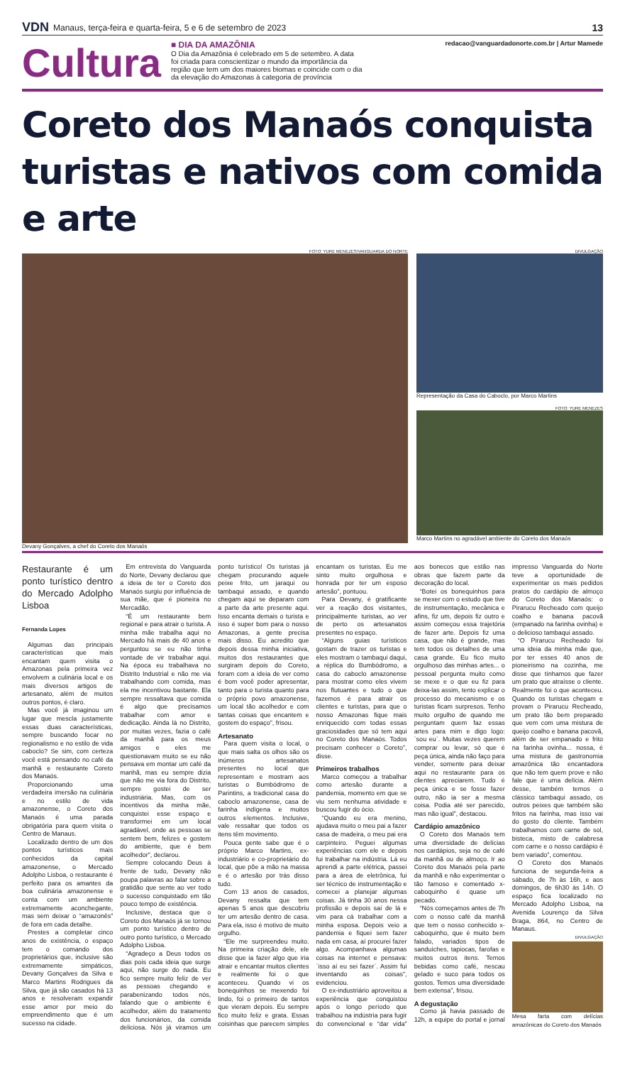VDN Manaus, terça-feira e quarta-feira, 5 e 6 de setembro de 2023 13
Cultura
■ DIA DA AMAZÔNIA
O Dia da Amazônia é celebrado em 5 de setembro. A data foi criada para conscientizar o mundo da importância da região que tem um dos maiores biomas e coincide com o dia da elevação do Amazonas à categoria de província
redacao@vanguardadonorte.com.br | Artur Mamede
Coreto dos Manaós conquista turistas e nativos com comida e arte
FOTO: YURE MENEZES/VANGUARDA DO NORTE
Devany Gonçalves, a chef do Coreto dos Manaós
DIVULGAÇÃO
Representação da Casa do Caboclo, por Marco Martins
FOTO: YURE MENEZES
Marco Martins no agradável ambiente do Coreto dos Manaós
Restaurante é um ponto turístico dentro do Mercado Adolpho Lisboa
Fernanda Lopes
Algumas das principais características que mais encantam quem visita o Amazonas pela primeira vez envolvem a culinária local e os mais diversos artigos de artesanato, além de muitos outros pontos, é claro.
Mas você já imaginou um lugar que mescla justamente essas duas características, sempre buscando focar no regionalismo e no estilo de vida caboclo? Se sim, com certeza você está pensando no café da manhã e restaurante Coreto dos Manaós.
Proporcionando uma verdadeira imersão na culinária e no estilo de vida amazonense, o Coreto dos Manaós é uma parada obrigatória para quem visita o Centro de Manaus.
Localizado dentro de um dos pontos turísticos mais conhecidos da capital amazonense, o Mercado Adolpho Lisboa, o restaurante é perfeito para os amantes da boa culinária amazonense e conta com um ambiente extremamente aconchegante, mas sem deixar o “amazonês” de fora em cada detalhe.
Prestes a completar cinco anos de existência, o espaço tem o comando dos proprietários que, inclusive são extremamente simpáticos, Devany Gonçalves da Silva e Marco Martins Rodrigues da Silva, que já são casados há 13 anos e resolveram expandir esse amor por meio do empreendimento que é um sucesso na cidade.
Em entrevista do Vanguarda do Norte, Devany declarou que a ideia de ter o Coreto dos Manaós surgiu por influência de sua mãe, que é pioneira no Mercadão.
“É um restaurante bem regional e para atrair o turista. A minha mãe trabalha aqui no Mercado há mais de 40 anos e perguntou se eu não tinha vontade de vir trabalhar aqui. Na época eu trabalhava no Distrito Industrial e não me via trabalhando com comida, mas ela me incentivou bastante. Ela sempre ressaltava que comida é algo que precisamos trabalhar com amor e dedicação. Ainda lá no Distrito, por muitas vezes, fazia o café da manhã para os meus amigos e eles me questionavam muito se eu não pensava em montar um café da manhã, mas eu sempre dizia que não me via fora do Distrito, sempre gostei de ser industriária. Mas, com os incentivos da minha mãe, conquistei esse espaço e transformei em um local agradável, onde as pessoas se sentem bem, felizes e gostem do ambiente, que é bem acolhedor”, declarou.
Sempre colocando Deus à frente de tudo, Devany não poupa palavras ao falar sobre a gratidão que sente ao ver todo o sucesso conquistado em tão pouco tempo de existência.
Inclusive, destaca que o Coreto dos Manaós já se tornou um ponto turístico dentro de outro ponto turístico, o Mercado Adolpho Lisboa.
“Agradeço a Deus todos os dias pois cada ideia que surge aqui, não surge do nada. Eu fico sempre muito feliz de ver as pessoas chegando e parabenizando todos nós, falando que o ambiente é acolhedor, além do tratamento dos funcionários, da comida deliciosa. Nós já viramos um ponto turístico! Os turistas já chegam procurando aquele peixe frito, um jaraqui ou tambaqui assado, e quando chegam aqui se deparam com a parte da arte presente aqui. Isso encanta demais o turista e isso é super bom para o nosso Amazonas, a gente precisa mais disso. Eu acredito que depois dessa minha iniciativa, muitos dos restaurantes que surgiram depois do Coreto, foram com a ideia de ver como é bom você poder apresentar, tanto para o turista quanto para o próprio povo amazonense, um local tão acolhedor e com tantas coisas que encantem e gostem do espaço”, frisou.
Artesanato
Para quem visita o local, o que mais salta os olhos são os inúmeros artesanatos presentes no local que representam e mostram aos turistas o Bumbódromo de Parintins, a tradicional casa do caboclo amazonense, casa de farinha indígena e muitos outros elementos. Inclusive, vale ressaltar que todos os itens têm movimento.
Pouca gente sabe que é o próprio Marco Martins, ex-industriário e co-proprietário do local, que põe a mão na massa e é o artesão por trás disso tudo.
Com 13 anos de casados, Devany ressalta que tem apenas 5 anos que descobriu ter um artesão dentro de casa. Para ela, isso é motivo de muito orgulho.
“Ele me surpreendeu muito. Na primeira criação dele, ele disse que ia fazer algo que iria atrair e encantar muitos clientes e realmente foi o que aconteceu. Quando vi os bonequinhos se mexendo foi lindo, foi o primeiro de tantos que vieram depois. Eu sempre fico muito feliz e grata. Essas coisinhas que parecem simples encantam os turistas. Eu me sinto muito orgulhosa e honrada por ter um esposo artesão”, pontuou.
Para Devany, é gratificante ver a reação dos visitantes, principalmente turistas, ao ver de perto os artesanatos presentes no espaço.
“Alguns guias turísticos gostam de trazer os turistas e eles mostram o tambaqui daqui, a réplica do Bumbódromo, a casa do caboclo amazonense para mostrar como eles vivem nos flutuantes e tudo o que fazemos é para atrair os clientes e turistas, para que o nosso Amazonas fique mais enriquecido com todas essas graciosidades que só tem aqui no Coreto dos Manaós. Todos precisam conhecer o Coreto”, disse.
Primeiros trabalhos
Marco começou a trabalhar como artesão durante a pandemia, momento em que se viu sem nenhuma atividade e buscou fugir do ócio.
“Quando eu era menino, ajudava muito o meu pai a fazer casa de madeira, o meu pai era carpinteiro. Peguei algumas experiências com ele e depois fui trabalhar na indústria. Lá eu aprendi a parte elétrica, passei para a área de eletrônica, fui ser técnico de instrumentação e comecei a planejar algumas coisas. Já tinha 30 anos nessa profissão e depois saí de lá e vim para cá trabalhar com a minha esposa. Depois veio a pandemia e fiquei sem fazer nada em casa, aí procurei fazer algo. Acompanhava algumas coisas na internet e pensava: `isso aí eu sei fazer`. Assim fui inventando as coisas”, evidenciou.
O ex-industriário aproveitou a experiência que conquistou após o longo período que trabalhou na indústria para fugir do convencional e “dar vida” aos bonecos que estão nas obras que fazem parte da decoração do local.
“Botei os bonequinhos para se mexer com o estudo que tive de instrumentação, mecânica e afins, fiz um, depois fiz outro e assim começou essa trajetória de fazer arte. Depois fiz uma casa, que não é grande, mas tem todos os detalhes de uma casa grande. Eu fico muito orgulhoso das minhas artes... o pessoal pergunta muito como se mexe e o que eu fiz para deixa-las assim, tento explicar o processo do mecanismo e os turistas ficam surpresos. Tenho muito orgulho de quando me perguntam quem faz essas artes para mim e digo logo: `sou eu`. Muitas vezes querem comprar ou levar, só que é peça única, ainda não faço para vender, somente para deixar aqui no restaurante para os clientes apreciarem. Tudo é peça única e se fosse fazer outro, não ia ser a mesma coisa. Podia até ser parecido, mas não igual”, destacou.
Cardápio amazônico
O Coreto dos Manaós tem uma diversidade de delícias nos cardápios, seja no de café da manhã ou de almoço. Ir ao Coreto dos Manaós pela parte da manhã e não experimentar o tão famoso e comentado x-caboquinho é quase um pecado.
“Nós começamos antes de 7h com o nosso café da manhã que tem o nosso conhecido x-caboquinho, que é muito bem falado, variados tipos de sanduíches, tapiocas, farofas e muitos outros itens. Temos bebidas como café, nescau gelado e suco para todos os gostos. Temos uma diversidade bem extensa”, frisou.
A degustação
Como já havia passado de 12h, a equipe do portal e jornal impresso Vanguarda do Norte teve a oportunidade de experimentar os mais pedidos pratos do cardápio de almoço do Coreto dos Manaós: o Pirarucu Recheado com queijo coalho e banana pacovã (empanado na farinha ovinha) e o delicioso tambaqui assado.
“O Pirarucu Recheado foi uma ideia da minha mãe que, por ter esses 40 anos de pioneirismo na cozinha, me disse que tínhamos que fazer um prato que atraísse o cliente. Realmente foi o que aconteceu. Quando os turistas chegam e provam o Pirarucu Recheado, um prato tão bem preparado que vem com uma mistura de queijo coalho e banana pacovã, além de ser empanado e frito na farinha ovinha... nossa, é uma mistura de gastronomia amazônica tão encantadora que não tem quem prove e não fale que é uma delícia. Além desse, também temos o clássico tambaqui assado, os outros peixes que também são fritos na farinha, mas isso vai do gosto do cliente. Também trabalhamos com carne de sol, bisteca, misto de calabresa com carne e o nosso cardápio é bem variado”, comentou.
O Coreto dos Manaós funciona de segunda-feira a sábado, de 7h às 16h, e aos domingos, de 6h30 às 14h. O espaço fica localizado no Mercado Adolpho Lisboa, na Avenida Lourenço da Silva Braga, 864, no Centro de Manaus.
DIVULGAÇÃO
Mesa farta com delícias amazônicas do Coreto dos Manaós